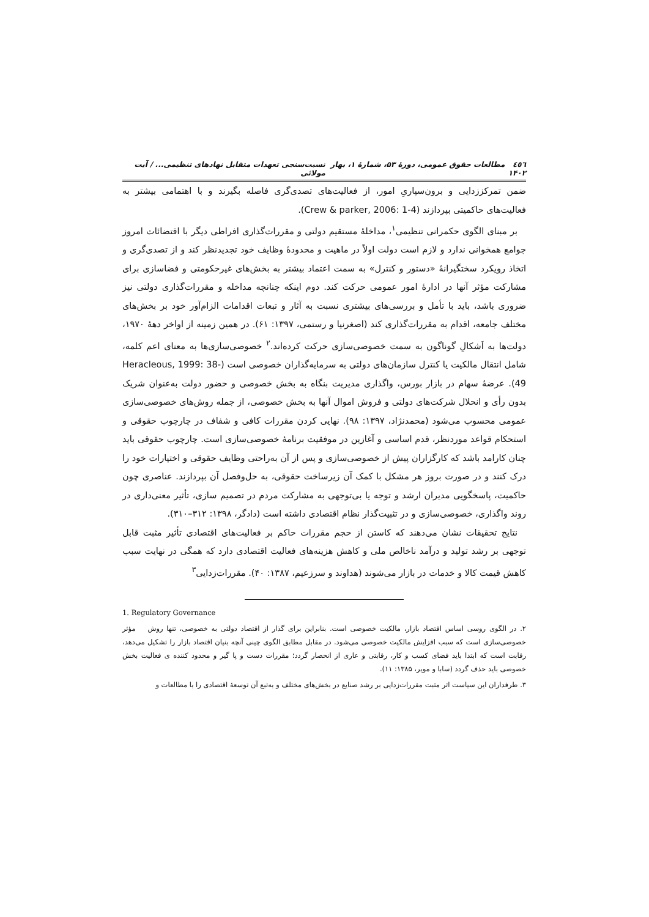٤٥٦ مطالعات حقوق عمومی، دورهٔ ۵۳، شمارهٔ ۱، بهار ۱۴۰۲ نسبت‌سنجی تعهدات متقابل نهادهای تنظیمی... / آیت مولائی
ضمن تمرکززدایی و برون‌سپاریِ امور، از فعالیت‌های تصدی‌گری فاصله بگیرند و با اهتمامی بیشتر به فعالیت‌های حاکمیتی بپردازند (Crew & parker, 2006: 1-4).
بر مبنای الگوی حکمرانی تنظیمی<sup>۱</sup>، مداخلهٔ مستقیم دولتی و مقررات‌گذاری افراطی دیگر با اقتضائات امروز جوامع همخوانی ندارد و لازم است دولت اولاً در ماهیت و محدودهٔ وظایف خود تجدیدنظر کند و از تصدی‌گری و اتخاذ رویکرد سختگیرانهٔ «دستور و کنترل» به سمت اعتماد بیشتر به بخش‌های غیرحکومتی و فضاسازی برای مشارکت مؤثر آنها در ادارهٔ امور عمومی حرکت کند. دوم اینکه چنانچه مداخله و مقررات‌گذاری دولتی نیز ضروری باشد، باید با تأمل و بررسی‌های بیشتری نسبت به آثار و تبعات اقدامات الزام‌آور خود بر بخش‌های مختلف جامعه، اقدام به مقررات‌گذاری کند (اصغرنیا و رستمی، ۱۳۹۷: ۶۱). در همین زمینه از اواخر دههٔ ۱۹۷۰، دولت‌ها به اَشکالِ گوناگون به سمت خصوصی‌سازی حرکت کرده‌اند.<sup>۲</sup> خصوصی‌سازی‌ها به معنای اعم کلمه، شامل انتقال مالکیت یا کنترل سازمان‌های دولتی به سرمایه‌گذاران خصوصی است (Heracleous, 1999: 38-49). عرضهٔ سهام در بازار بورس، واگذاری مدیریت بنگاه به بخش خصوصی و حضور دولت به‌عنوان شریک بدون رأی و انحلال شرکت‌های دولتی و فروش اموال آنها به بخش خصوصی، از جمله روش‌های خصوصی‌سازی عمومی محسوب می‌شود (محمدنژاد، ۱۳۹۷: ۹۸). نهایی کردن مقررات کافی و شفاف در چارچوب حقوقی و استحکام قواعد موردنظر، قدم اساسی و آغازین در موفقیت برنامهٔ خصوصی‌سازی است. چارچوب حقوقی باید چنان کارامد باشد که کارگزاران پیش از خصوصی‌سازی و پس از آن به‌راحتی وظایف حقوقی و اختیارات خود را درک کنند و در صورت بروز هر مشکل با کمک آن زیرساخت حقوقی، به حل‌وفصل آن بپردازند. عناصری چون حاکمیت، پاسخگویی مدیران ارشد و توجه یا بی‌توجهی به مشارکت مردم در تصمیم سازی، تأثیر معنی‌داری در روند واگذاری، خصوصی‌سازی و در تثبیت‌گذار نظام اقتصادی داشته است (دادگر، ۱۳۹۸: ۳۱۲–۳۱۰).
نتایج تحقیقات نشان می‌دهند که کاستن از حجم مقررات حاکم بر فعالیت‌های اقتصادی تأثیر مثبت قابل توجهی بر رشد تولید و درآمد ناخالص ملی و کاهش هزینه‌های فعالیت اقتصادی دارد که همگی در نهایت سبب کاهش قیمت کالا و خدمات در بازار می‌شوند (هداوند و سرزعیم، ۱۳۸۷: ۴۰). مقررات‌زدایی<sup>۳</sup>
1. Regulatory Governance
۲. در الگوی روسی اساس اقتصاد بازار، مالکیت خصوصی است. بنابراین برای گذار از اقتصاد دولتی به خصوصی، تنها روش مؤثر خصوصی‌سازی است که سبب افزایش مالکیت خصوصی می‌شود. در مقابل مطابق الگوی چینی آنچه بنیان اقتصاد بازار را تشکیل می‌دهد، رقابت است که ابتدا باید فضای کسب و کار، رقابتی و عاری از انحصار گردد؛ مقررات دست و پا گیر و محدود کننده ی فعالیت بخش خصوصی باید حذف گردد (سابا و مویر، ۱۳۸۵: ۱۱).
۳. طرفداران این سیاست اثر مثبت مقررات‌زدایی بر رشد صنایع در بخش‌های مختلف و به‌تبع آن توسعهٔ اقتصادی را با مطالعات و